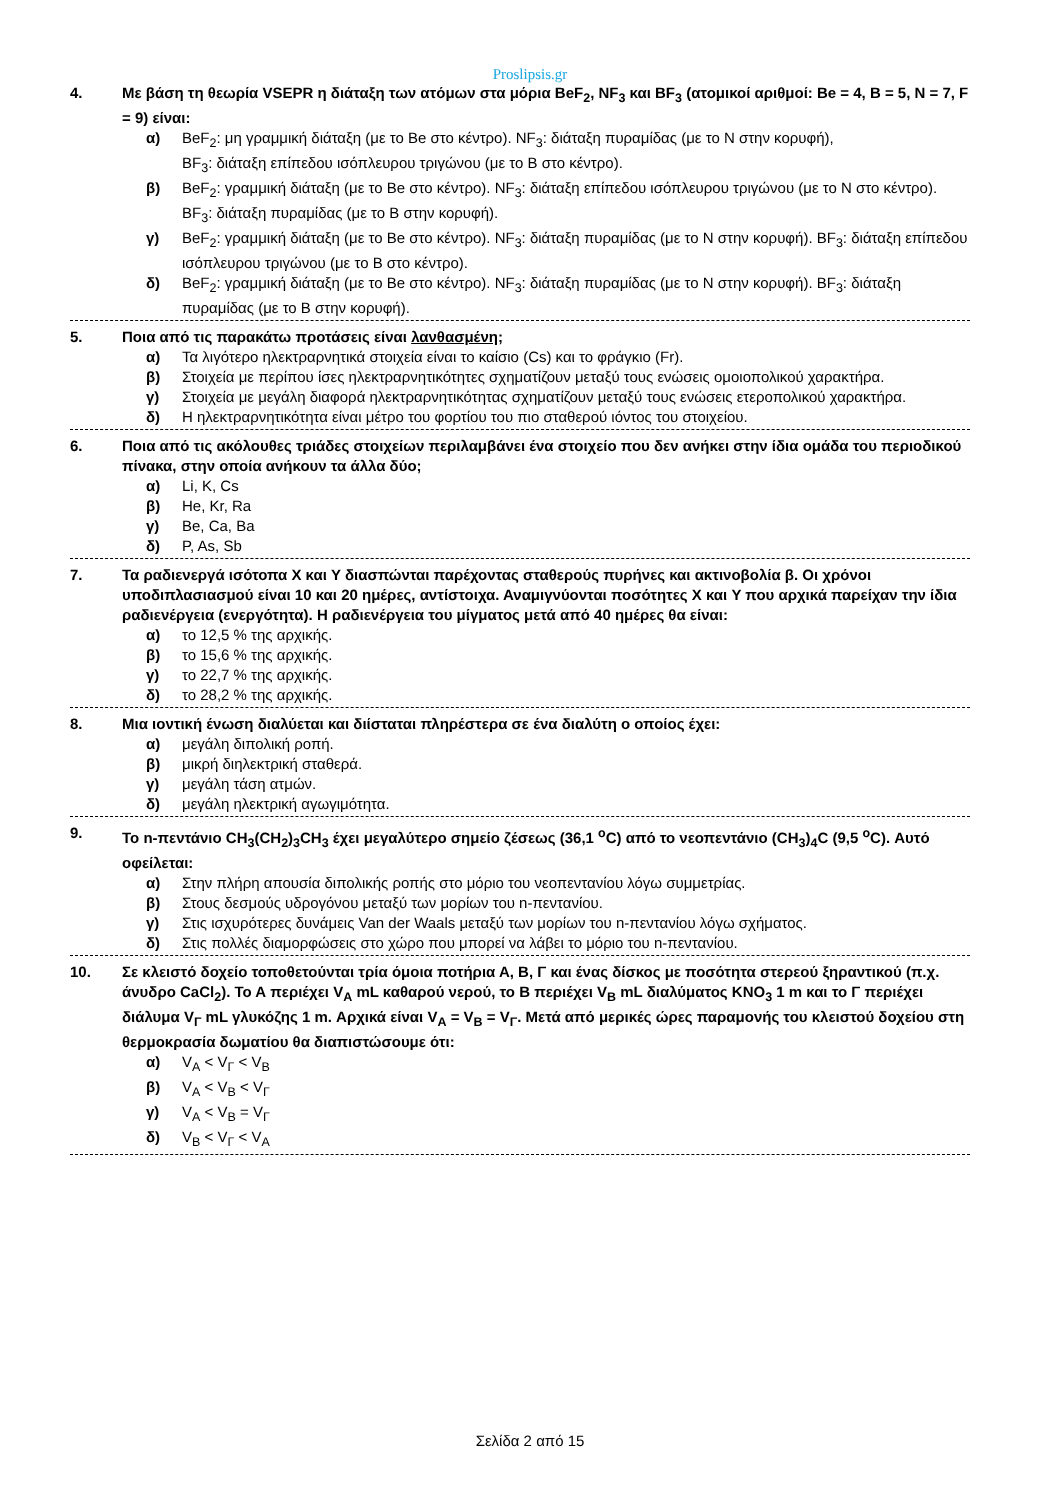Proslipsis.gr
4. Με βάση τη θεωρία VSEPR η διάταξη των ατόμων στα μόρια BeF<sub>2</sub>, NF<sub>3</sub> και BF<sub>3</sub> (ατομικοί αριθμοί: Be = 4, B = 5, N = 7, F = 9) είναι:
α) BeF<sub>2</sub>: μη γραμμική διάταξη (με το Be στο κέντρο). NF<sub>3</sub>: διάταξη πυραμίδας (με το N στην κορυφή),
BF<sub>3</sub>: διάταξη επίπεδου ισόπλευρου τριγώνου (με το B στο κέντρο).
β) BeF<sub>2</sub>: γραμμική διάταξη (με το Be στο κέντρο). NF<sub>3</sub>: διάταξη επίπεδου ισόπλευρου τριγώνου (με το N στο κέντρο). BF<sub>3</sub>: διάταξη πυραμίδας (με το B στην κορυφή).
γ) BeF<sub>2</sub>: γραμμική διάταξη (με το Be στο κέντρο). NF<sub>3</sub>: διάταξη πυραμίδας (με το N στην κορυφή). BF<sub>3</sub>: διάταξη επίπεδου ισόπλευρου τριγώνου (με το B στο κέντρο).
δ) BeF<sub>2</sub>: γραμμική διάταξη (με το Be στο κέντρο). NF<sub>3</sub>: διάταξη πυραμίδας (με το N στην κορυφή). BF<sub>3</sub>: διάταξη πυραμίδας (με το B στην κορυφή).
5. Ποια από τις παρακάτω προτάσεις είναι λανθασμένη;
α) Τα λιγότερο ηλεκτραρνητικά στοιχεία είναι το καίσιο (Cs) και το φράγκιο (Fr).
β) Στοιχεία με περίπου ίσες ηλεκτραρνητικότητες σχηματίζουν μεταξύ τους ενώσεις ομοιοπολικού χαρακτήρα.
γ) Στοιχεία με μεγάλη διαφορά ηλεκτραρνητικότητας σχηματίζουν μεταξύ τους ενώσεις ετεροπολικού χαρακτήρα.
δ) Η ηλεκτραρνητικότητα είναι μέτρο του φορτίου του πιο σταθερού ιόντος του στοιχείου.
6. Ποια από τις ακόλουθες τριάδες στοιχείων περιλαμβάνει ένα στοιχείο που δεν ανήκει στην ίδια ομάδα του περιοδικού πίνακα, στην οποία ανήκουν τα άλλα δύο;
α) Li, K, Cs
β) He, Kr, Ra
γ) Be, Ca, Ba
δ) P, As, Sb
7. Τα ραδιενεργά ισότοπα X και Y διασπώνται παρέχοντας σταθερούς πυρήνες και ακτινοβολία β. Οι χρόνοι υποδιπλασιασμού είναι 10 και 20 ημέρες, αντίστοιχα. Αναμιγνύονται ποσότητες X και Y που αρχικά παρείχαν την ίδια ραδιενέργεια (ενεργότητα). Η ραδιενέργεια του μίγματος μετά από 40 ημέρες θα είναι:
α) το 12,5 % της αρχικής.
β) το 15,6 % της αρχικής.
γ) το 22,7 % της αρχικής.
δ) το 28,2 % της αρχικής.
8. Μια ιοντική ένωση διαλύεται και διίσταται πληρέστερα σε ένα διαλύτη ο οποίος έχει:
α) μεγάλη διπολική ροπή.
β) μικρή διηλεκτρική σταθερά.
γ) μεγάλη τάση ατμών.
δ) μεγάλη ηλεκτρική αγωγιμότητα.
9. Το n-πεντάνιο CH<sub>3</sub>(CH<sub>2</sub>)<sub>3</sub>CH<sub>3</sub> έχει μεγαλύτερο σημείο ζέσεως (36,1 <sup>o</sup>C) από το νεοπεντάνιο (CH<sub>3</sub>)<sub>4</sub>C (9,5 <sup>o</sup>C). Αυτό οφείλεται:
α) Στην πλήρη απουσία διπολικής ροπής στο μόριο του νεοπεντανίου λόγω συμμετρίας.
β) Στους δεσμούς υδρογόνου μεταξύ των μορίων του n-πεντανίου.
γ) Στις ισχυρότερες δυνάμεις Van der Waals μεταξύ των μορίων του n-πεντανίου λόγω σχήματος.
δ) Στις πολλές διαμορφώσεις στο χώρο που μπορεί να λάβει το μόριο του n-πεντανίου.
10. Σε κλειστό δοχείο τοποθετούνται τρία όμοια ποτήρια Α, Β, Γ και ένας δίσκος με ποσότητα στερεού ξηραντικού (π.χ. άνυδρο CaCl<sub>2</sub>). Το Α περιέχει V<sub>A</sub> mL καθαρού νερού, το Β περιέχει V<sub>B</sub> mL διαλύματος KNO<sub>3</sub> 1 m και το Γ περιέχει διάλυμα V<sub>Γ</sub> mL γλυκόζης 1 m. Αρχικά είναι V<sub>A</sub> = V<sub>B</sub> = V<sub>Γ</sub>. Μετά από μερικές ώρες παραμονής του κλειστού δοχείου στη θερμοκρασία δωματίου θα διαπιστώσουμε ότι:
α) V<sub>A</sub> < V<sub>Γ</sub> < V<sub>B</sub>
β) V<sub>A</sub> < V<sub>B</sub> < V<sub>Γ</sub>
γ) V<sub>A</sub> < V<sub>B</sub> = V<sub>Γ</sub>
δ) V<sub>B</sub> < V<sub>Γ</sub> < V<sub>A</sub>
Σελίδα 2 από 15